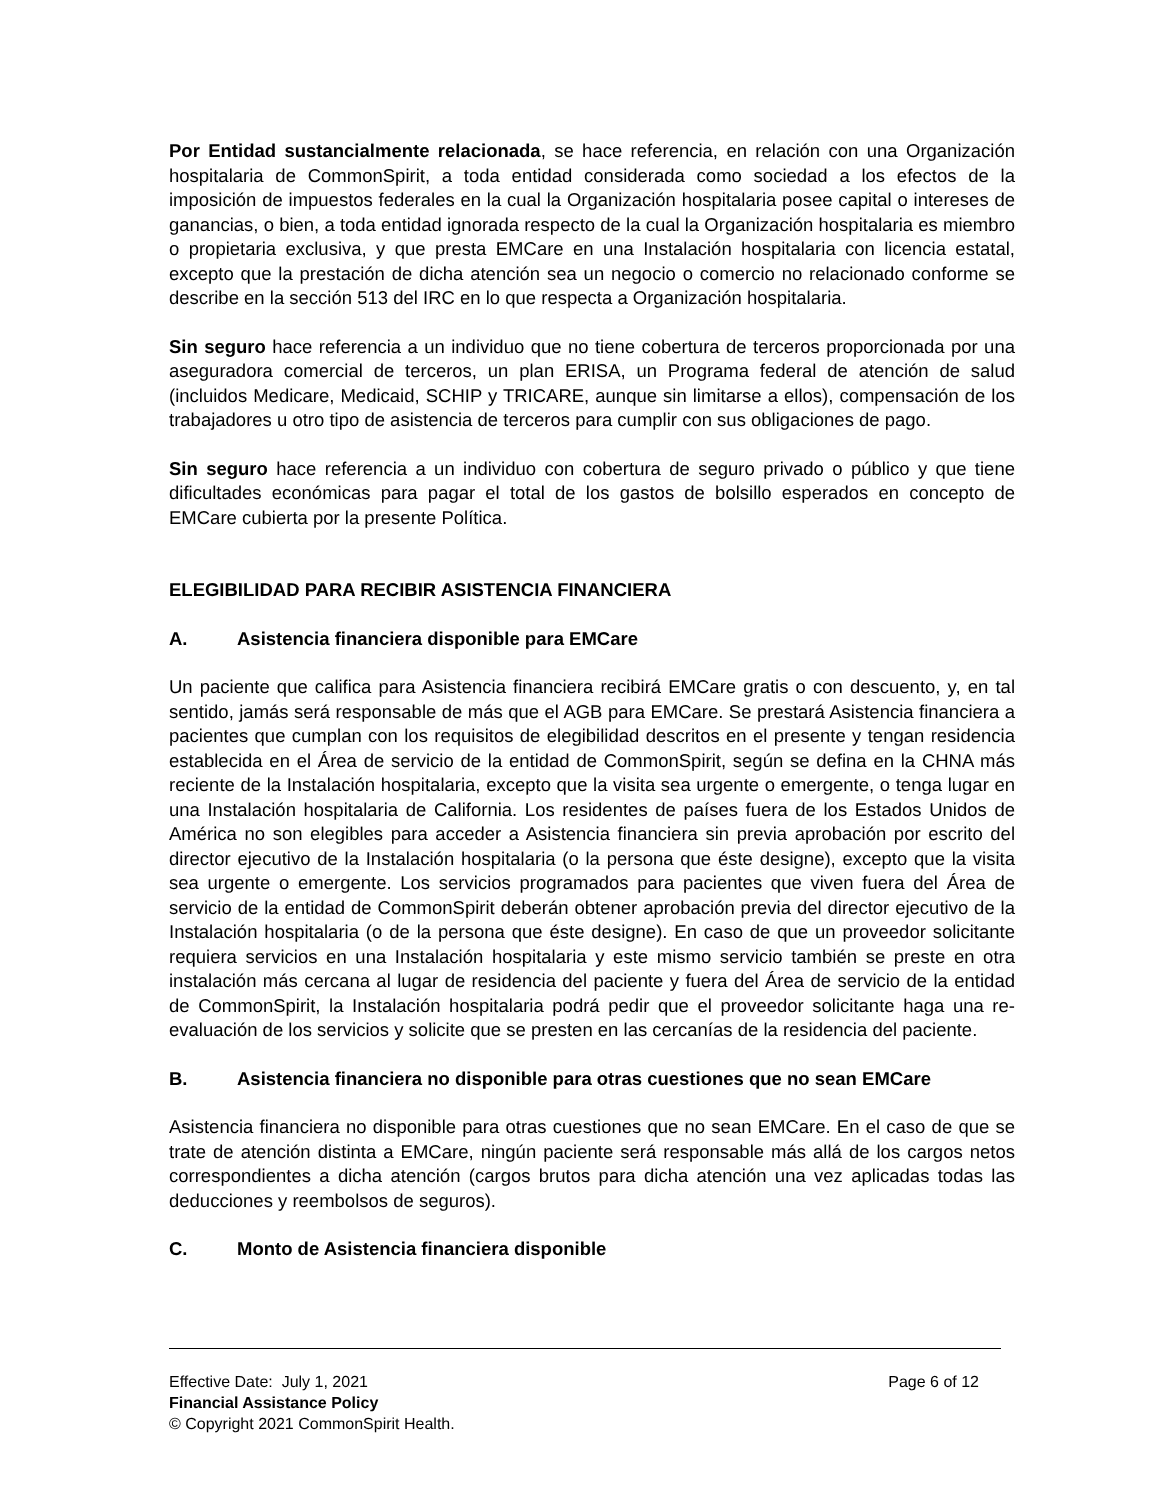Por Entidad sustancialmente relacionada, se hace referencia, en relación con una Organización hospitalaria de CommonSpirit, a toda entidad considerada como sociedad a los efectos de la imposición de impuestos federales en la cual la Organización hospitalaria posee capital o intereses de ganancias, o bien, a toda entidad ignorada respecto de la cual la Organización hospitalaria es miembro o propietaria exclusiva, y que presta EMCare en una Instalación hospitalaria con licencia estatal, excepto que la prestación de dicha atención sea un negocio o comercio no relacionado conforme se describe en la sección 513 del IRC en lo que respecta a Organización hospitalaria.
Sin seguro hace referencia a un individuo que no tiene cobertura de terceros proporcionada por una aseguradora comercial de terceros, un plan ERISA, un Programa federal de atención de salud (incluidos Medicare, Medicaid, SCHIP y TRICARE, aunque sin limitarse a ellos), compensación de los trabajadores u otro tipo de asistencia de terceros para cumplir con sus obligaciones de pago.
Sin seguro hace referencia a un individuo con cobertura de seguro privado o público y que tiene dificultades económicas para pagar el total de los gastos de bolsillo esperados en concepto de EMCare cubierta por la presente Política.
ELEGIBILIDAD PARA RECIBIR ASISTENCIA FINANCIERA
A. Asistencia financiera disponible para EMCare
Un paciente que califica para Asistencia financiera recibirá EMCare gratis o con descuento, y, en tal sentido, jamás será responsable de más que el AGB para EMCare. Se prestará Asistencia financiera a pacientes que cumplan con los requisitos de elegibilidad descritos en el presente y tengan residencia establecida en el Área de servicio de la entidad de CommonSpirit, según se defina en la CHNA más reciente de la Instalación hospitalaria, excepto que la visita sea urgente o emergente, o tenga lugar en una Instalación hospitalaria de California. Los residentes de países fuera de los Estados Unidos de América no son elegibles para acceder a Asistencia financiera sin previa aprobación por escrito del director ejecutivo de la Instalación hospitalaria (o la persona que éste designe), excepto que la visita sea urgente o emergente. Los servicios programados para pacientes que viven fuera del Área de servicio de la entidad de CommonSpirit deberán obtener aprobación previa del director ejecutivo de la Instalación hospitalaria (o de la persona que éste designe). En caso de que un proveedor solicitante requiera servicios en una Instalación hospitalaria y este mismo servicio también se preste en otra instalación más cercana al lugar de residencia del paciente y fuera del Área de servicio de la entidad de CommonSpirit, la Instalación hospitalaria podrá pedir que el proveedor solicitante haga una re-evaluación de los servicios y solicite que se presten en las cercanías de la residencia del paciente.
B. Asistencia financiera no disponible para otras cuestiones que no sean EMCare
Asistencia financiera no disponible para otras cuestiones que no sean EMCare. En el caso de que se trate de atención distinta a EMCare, ningún paciente será responsable más allá de los cargos netos correspondientes a dicha atención (cargos brutos para dicha atención una vez aplicadas todas las deducciones y reembolsos de seguros).
C. Monto de Asistencia financiera disponible
Effective Date: July 1, 2021 Page 6 of 12
Financial Assistance Policy
© Copyright 2021 CommonSpirit Health.